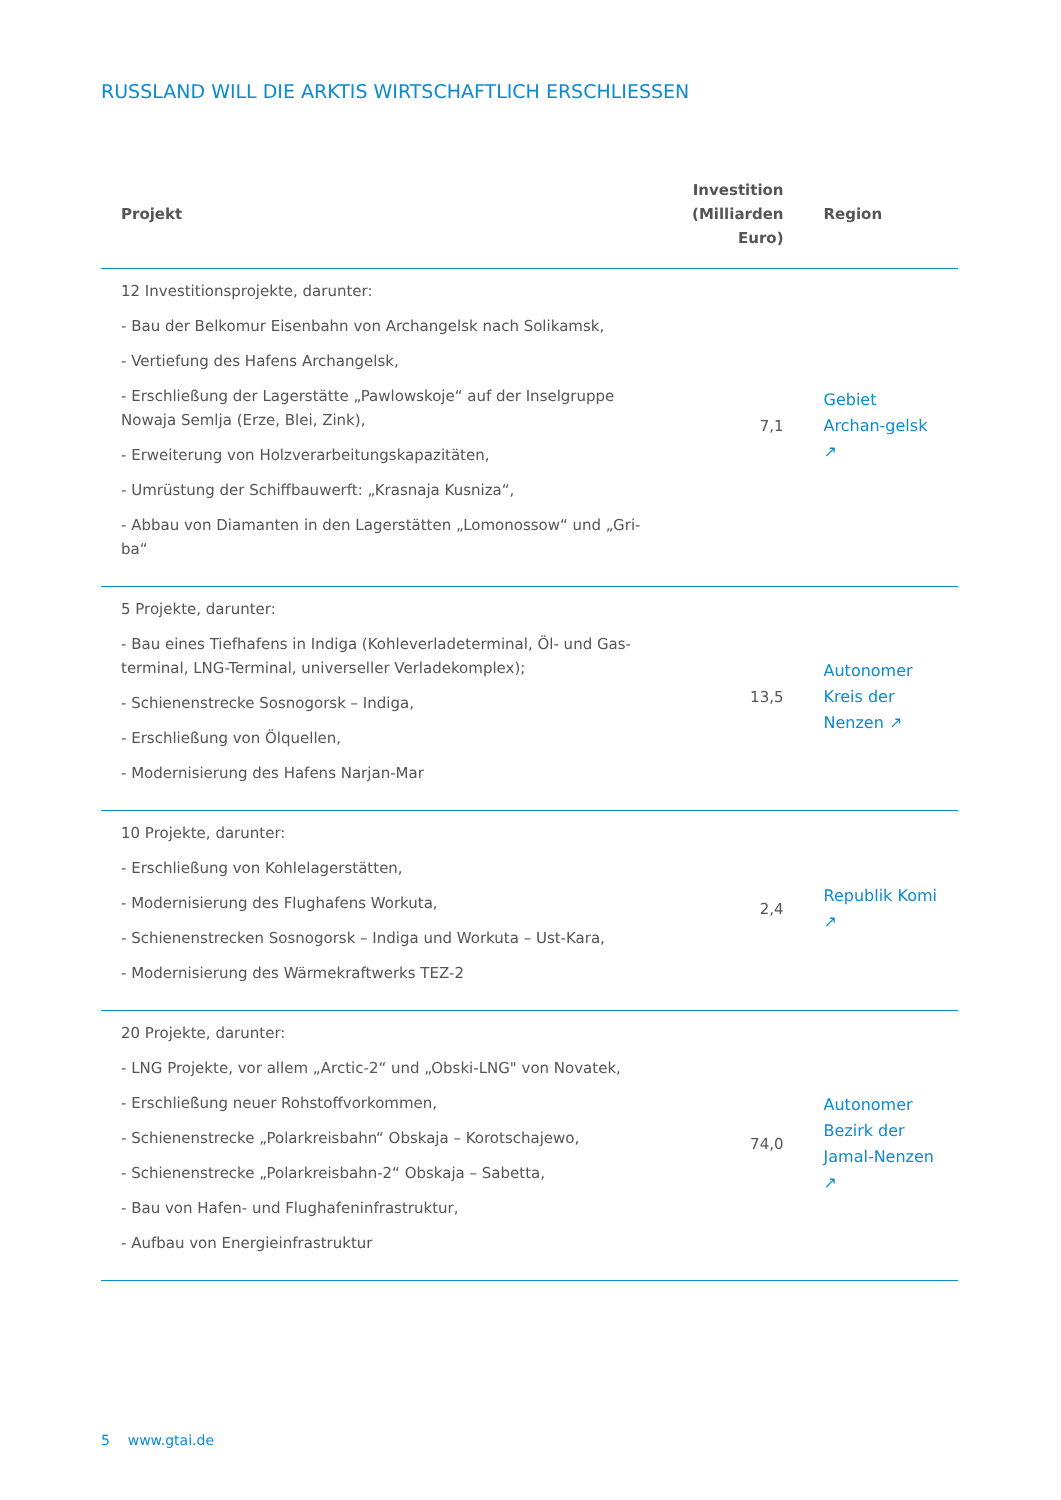RUSSLAND WILL DIE ARKTIS WIRTSCHAFTLICH ERSCHLIESSEN
| Projekt | Investition (Milliarden Euro) | Region |
| --- | --- | --- |
| 12 Investitionsprojekte, darunter: - Bau der Belkomur Eisenbahn von Archangelsk nach Solikamsk, - Vertiefung des Hafens Archangelsk, - Erschließung der Lagerstätte „Pawlowskoje“ auf der Inselgruppe Nowaja Semlja (Erze, Blei, Zink), - Erweiterung von Holzverarbeitungskapazitäten, - Umrüstung der Schiffbauwerft: „Krasnaja Kusniza“, - Abbau von Diamanten in den Lagerstätten „Lomonossow“ und „Gri-ba“ | 7,1 | Gebiet Archan-gelsk ↗ |
| 5 Projekte, darunter: - Bau eines Tiefhafens in Indiga (Kohleverladeterminal, Öl- und Gas-terminal, LNG-Terminal, universeller Verladekomplex); - Schienenstrecke Sosnogorsk – Indiga, - Erschließung von Ölquellen, - Modernisierung des Hafens Narjan-Mar | 13,5 | Autonomer Kreis der Nenzen ↗ |
| 10 Projekte, darunter: - Erschließung von Kohlelagerstätten, - Modernisierung des Flughafens Workuta, - Schienenstrecken Sosnogorsk – Indiga und Workuta – Ust-Kara, - Modernisierung des Wärmekraftwerks TEZ-2 | 2,4 | Republik Komi ↗ |
| 20 Projekte, darunter: - LNG Projekte, vor allem „Arctic-2“ und „Obski-LNG" von Novatek, - Erschließung neuer Rohstoffvorkommen, - Schienenstrecke „Polarkreisbahn“ Obskaja – Korotschajewo, - Schienenstrecke „Polarkreisbahn-2“ Obskaja – Sabetta, - Bau von Hafen- und Flughafeninfrastruktur, - Aufbau von Energieinfrastruktur | 74,0 | Autonomer Bezirk der Jamal-Nenzen ↗ |
5 www.gtai.de